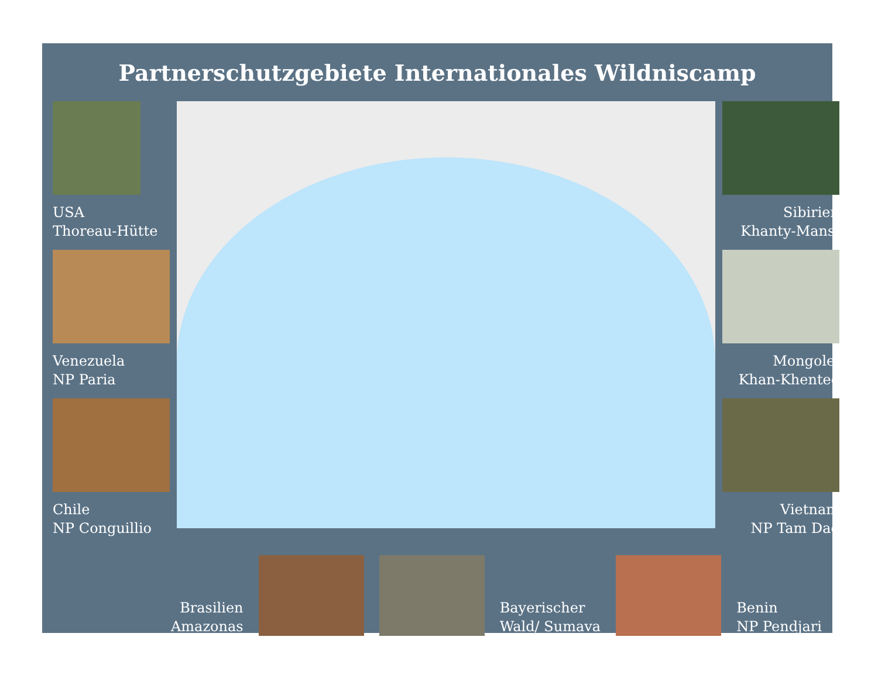Partnerschutzgebiete Internationales Wildniscamp
USA
Thoreau-Hütte
Venezuela
NP Paria
Chile
NP Conguillio
Sibirien
Khanty-Mansi
Mongolei
Khan-Khentee
Vietnam
NP Tam Dao
Brasilien
Amazonas
Bayerischer
Wald/ Sumava
Benin
NP Pendjari